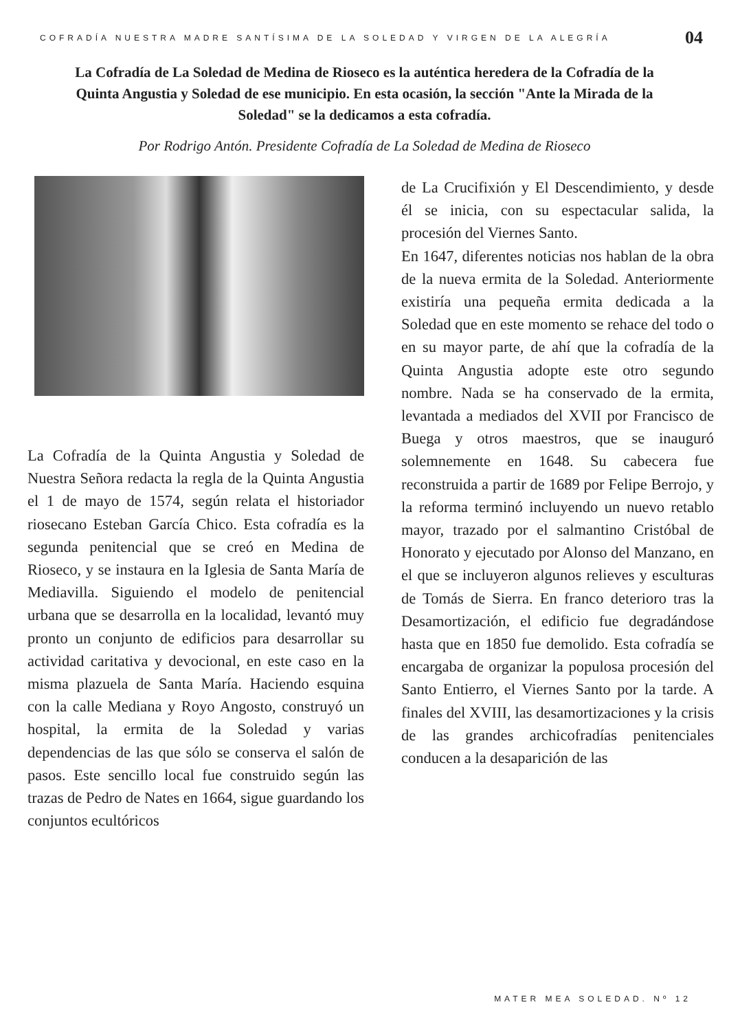COFRADÍA NUESTRA MADRE SANTÍSIMA DE LA SOLEDAD Y VIRGEN DE LA ALEGRÍA 04
La Cofradía de La Soledad de Medina de Rioseco es la auténtica heredera de la Cofradía de la Quinta Angustia y Soledad de ese municipio. En esta ocasión, la sección "Ante la Mirada de la Soledad" se la dedicamos a esta cofradía.
Por Rodrigo Antón. Presidente Cofradía de La Soledad de Medina de Rioseco
La Cofradía de la Quinta Angustia y Soledad de Nuestra Señora redacta la regla de la Quinta Angustia el 1 de mayo de 1574, según relata el historiador riosecano Esteban García Chico. Esta cofradía es la segunda penitencial que se creó en Medina de Rioseco, y se instaura en la Iglesia de Santa María de Mediavilla. Siguiendo el modelo de penitencial urbana que se desarrolla en la localidad, levantó muy pronto un conjunto de edificios para desarrollar su actividad caritativa y devocional, en este caso en la misma plazuela de Santa María. Haciendo esquina con la calle Mediana y Royo Angosto, construyó un hospital, la ermita de la Soledad y varias dependencias de las que sólo se conserva el salón de pasos. Este sencillo local fue construido según las trazas de Pedro de Nates en 1664, sigue guardando los conjuntos ecultóricos
de La Crucifixión y El Descendimiento, y desde él se inicia, con su espectacular salida, la procesión del Viernes Santo.
En 1647, diferentes noticias nos hablan de la obra de la nueva ermita de la Soledad. Anteriormente existiría una pequeña ermita dedicada a la Soledad que en este momento se rehace del todo o en su mayor parte, de ahí que la cofradía de la Quinta Angustia adopte este otro segundo nombre. Nada se ha conservado de la ermita, levantada a mediados del XVII por Francisco de Buega y otros maestros, que se inauguró solemnemente en 1648. Su cabecera fue reconstruida a partir de 1689 por Felipe Berrojo, y la reforma terminó incluyendo un nuevo retablo mayor, trazado por el salmantino Cristóbal de Honorato y ejecutado por Alonso del Manzano, en el que se incluyeron algunos relieves y esculturas de Tomás de Sierra. En franco deterioro tras la Desamortización, el edificio fue degradándose hasta que en 1850 fue demolido. Esta cofradía se encargaba de organizar la populosa procesión del Santo Entierro, el Viernes Santo por la tarde. A finales del XVIII, las desamortizaciones y la crisis de las grandes archicofradías penitenciales conducen a la desaparición de las
MATER MEA SOLEDAD. Nº 12